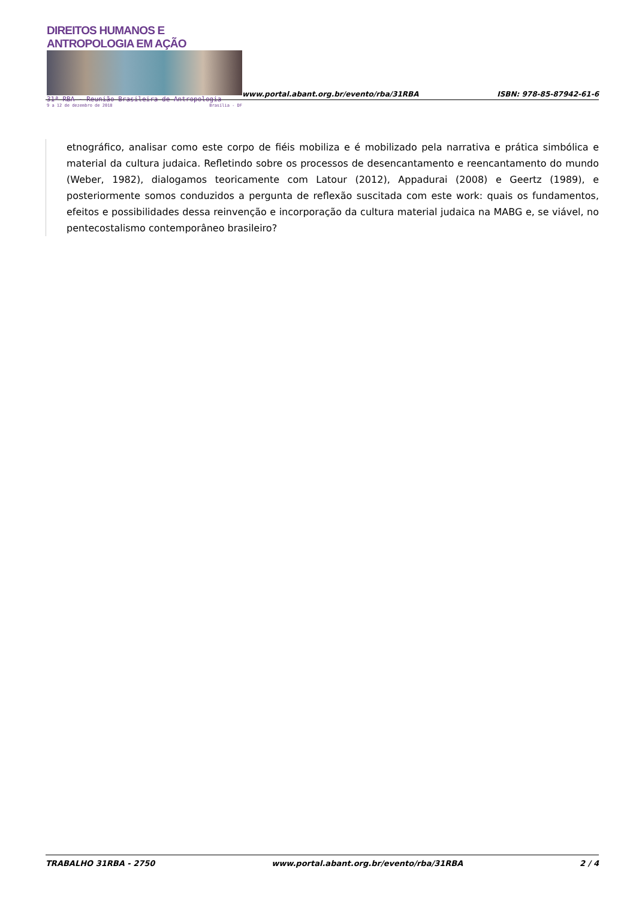DIREITOS HUMANOS E ANTROPOLOGIA EM AÇÃO
31ª RBA - Reunião Brasileira de Antropologia
9 a 12 de dezembro de 2018 Brasília - DF
www.portal.abant.org.br/evento/rba/31RBA
ISBN: 978-85-87942-61-6
etnográfico, analisar como este corpo de fiéis mobiliza e é mobilizado pela narrativa e prática simbólica e material da cultura judaica. Refletindo sobre os processos de desencantamento e reencantamento do mundo (Weber, 1982), dialogamos teoricamente com Latour (2012), Appadurai (2008) e Geertz (1989), e posteriormente somos conduzidos a pergunta de reflexão suscitada com este work: quais os fundamentos, efeitos e possibilidades dessa reinvenção e incorporação da cultura material judaica na MABG e, se viável, no pentecostalismo contemporâneo brasileiro?
TRABALHO 31RBA - 2750 www.portal.abant.org.br/evento/rba/31RBA 2 / 4